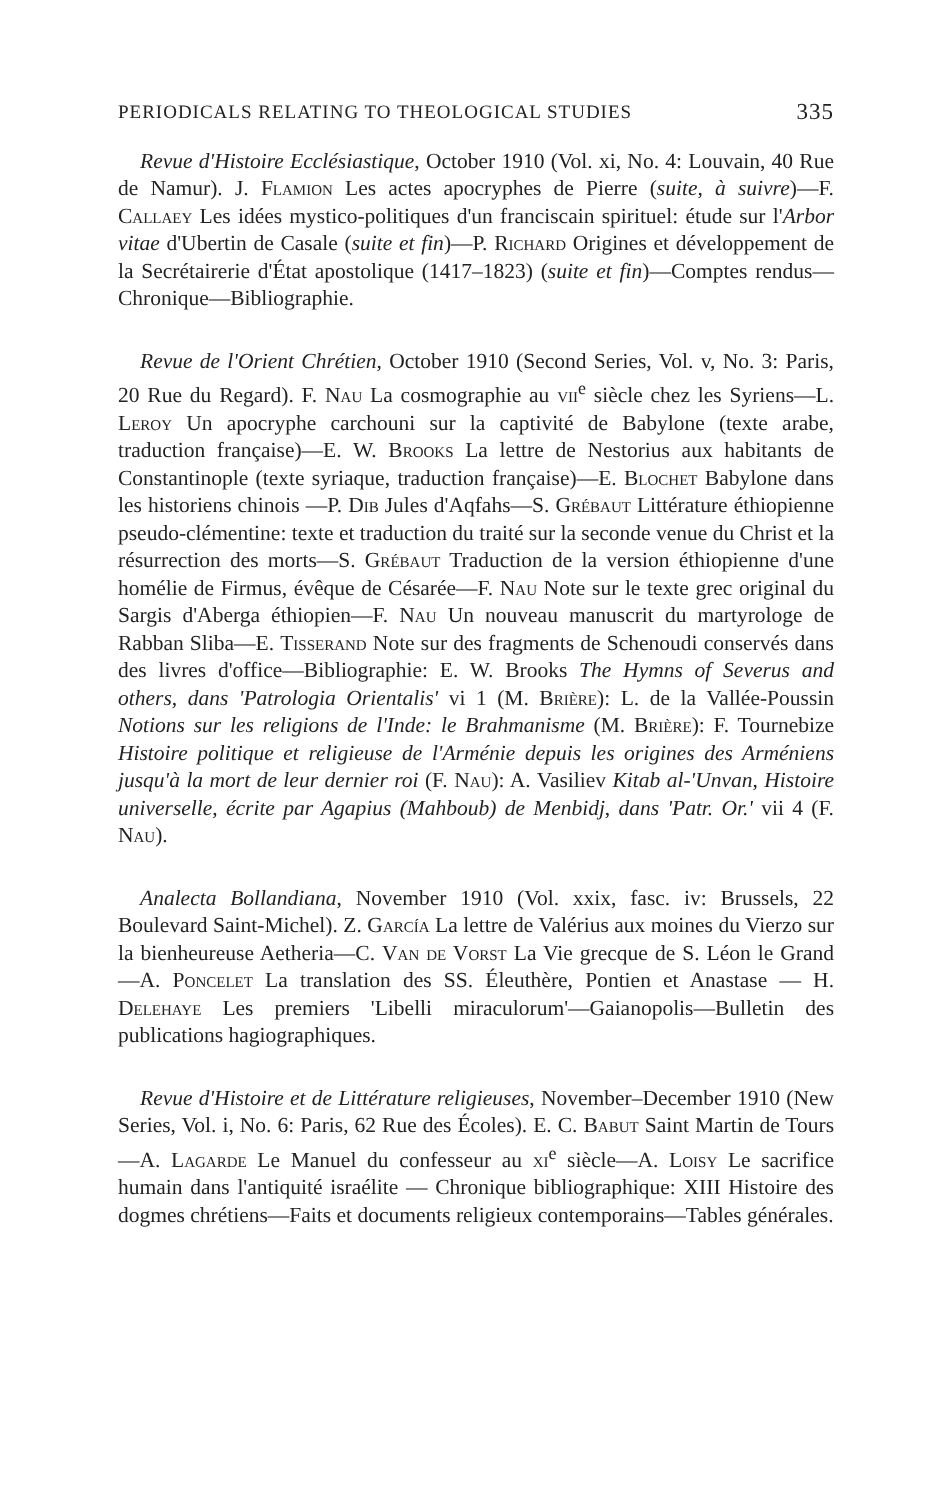PERIODICALS RELATING TO THEOLOGICAL STUDIES 335
Revue d'Histoire Ecclésiastique, October 1910 (Vol. xi, No. 4: Louvain, 40 Rue de Namur). J. Flamion Les actes apocryphes de Pierre (suite, à suivre)—F. Callaey Les idées mystico-politiques d'un franciscain spirituel: étude sur l'Arbor vitae d'Ubertin de Casale (suite et fin)—P. Richard Origines et développement de la Secrétairerie d'État apostolique (1417–1823) (suite et fin)—Comptes rendus—Chronique—Bibliographie.
Revue de l'Orient Chrétien, October 1910 (Second Series, Vol. v, No. 3: Paris, 20 Rue du Regard). F. Nau La cosmographie au vii<sup>e</sup> siècle chez les Syriens—L. Leroy Un apocryphe carchouni sur la captivité de Babylone (texte arabe, traduction française)—E. W. Brooks La lettre de Nestorius aux habitants de Constantinople (texte syriaque, traduction française)—E. Blochet Babylone dans les historiens chinois —P. Dib Jules d'Aqfahs—S. Grébaut Littérature éthiopienne pseudo-clémentine: texte et traduction du traité sur la seconde venue du Christ et la résurrection des morts—S. Grébaut Traduction de la version éthiopienne d'une homélie de Firmus, évêque de Césarée—F. Nau Note sur le texte grec original du Sargis d'Aberga éthiopien—F. Nau Un nouveau manuscrit du martyrologe de Rabban Sliba—E. Tisserand Note sur des fragments de Schenoudi conservés dans des livres d'office—Bibliographie: E. W. Brooks The Hymns of Severus and others, dans 'Patrologia Orientalis' vi 1 (M. Brière): L. de la Vallée-Poussin Notions sur les religions de l'Inde: le Brahmanisme (M. Brière): F. Tournebize Histoire politique et religieuse de l'Arménie depuis les origines des Arméniens jusqu'à la mort de leur dernier roi (F. Nau): A. Vasiliev Kitab al-'Unvan, Histoire universelle, écrite par Agapius (Mahboub) de Menbidj, dans 'Patr. Or.' vii 4 (F. Nau).
Analecta Bollandiana, November 1910 (Vol. xxix, fasc. iv: Brussels, 22 Boulevard Saint-Michel). Z. García La lettre de Valérius aux moines du Vierzo sur la bienheureuse Aetheria—C. Van de Vorst La Vie grecque de S. Léon le Grand—A. Poncelet La translation des SS. Éleuthère, Pontien et Anastase — H. Delehaye Les premiers 'Libelli miraculorum'—Gaianopolis—Bulletin des publications hagiographiques.
Revue d'Histoire et de Littérature religieuses, November–December 1910 (New Series, Vol. i, No. 6: Paris, 62 Rue des Écoles). E. C. Babut Saint Martin de Tours—A. Lagarde Le Manuel du confesseur au xi<sup>e</sup> siècle—A. Loisy Le sacrifice humain dans l'antiquité israélite — Chronique bibliographique: XIII Histoire des dogmes chrétiens—Faits et documents religieux contemporains—Tables générales.